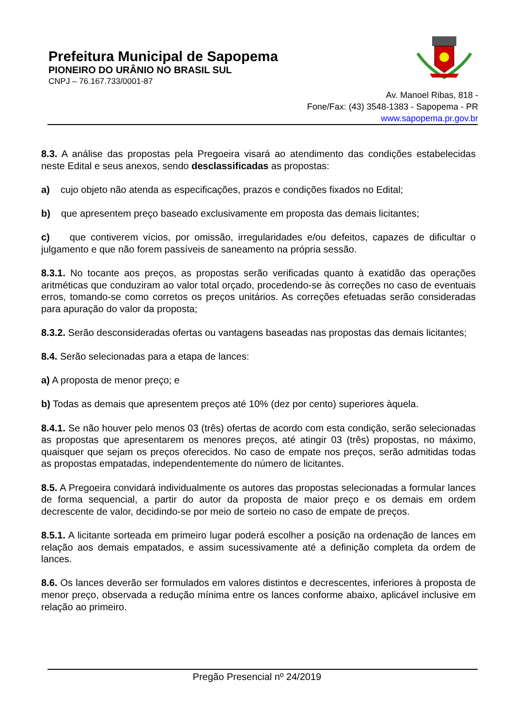Prefeitura Municipal de Sapopema
PIONEIRO DO URÂNIO NO BRASIL SUL
CNPJ – 76.167.733/0001-87
Av. Manoel Ribas, 818 -
Fone/Fax: (43) 3548-1383 - Sapopema - PR
www.sapopema.pr.gov.br
8.3. A análise das propostas pela Pregoeira visará ao atendimento das condições estabelecidas neste Edital e seus anexos, sendo desclassificadas as propostas:
a) cujo objeto não atenda as especificações, prazos e condições fixados no Edital;
b) que apresentem preço baseado exclusivamente em proposta das demais licitantes;
c) que contiverem vícios, por omissão, irregularidades e/ou defeitos, capazes de dificultar o julgamento e que não forem passíveis de saneamento na própria sessão.
8.3.1. No tocante aos preços, as propostas serão verificadas quanto à exatidão das operações aritméticas que conduziram ao valor total orçado, procedendo-se às correções no caso de eventuais erros, tomando-se como corretos os preços unitários. As correções efetuadas serão consideradas para apuração do valor da proposta;
8.3.2. Serão desconsideradas ofertas ou vantagens baseadas nas propostas das demais licitantes;
8.4. Serão selecionadas para a etapa de lances:
a) A proposta de menor preço; e
b) Todas as demais que apresentem preços até 10% (dez por cento) superiores àquela.
8.4.1. Se não houver pelo menos 03 (três) ofertas de acordo com esta condição, serão selecionadas as propostas que apresentarem os menores preços, até atingir 03 (três) propostas, no máximo, quaisquer que sejam os preços oferecidos. No caso de empate nos preços, serão admitidas todas as propostas empatadas, independentemente do número de licitantes.
8.5. A Pregoeira convidará individualmente os autores das propostas selecionadas a formular lances de forma sequencial, a partir do autor da proposta de maior preço e os demais em ordem decrescente de valor, decidindo-se por meio de sorteio no caso de empate de preços.
8.5.1. A licitante sorteada em primeiro lugar poderá escolher a posição na ordenação de lances em relação aos demais empatados, e assim sucessivamente até a definição completa da ordem de lances.
8.6. Os lances deverão ser formulados em valores distintos e decrescentes, inferiores à proposta de menor preço, observada a redução mínima entre os lances conforme abaixo, aplicável inclusive em relação ao primeiro.
Pregão Presencial nº 24/2019